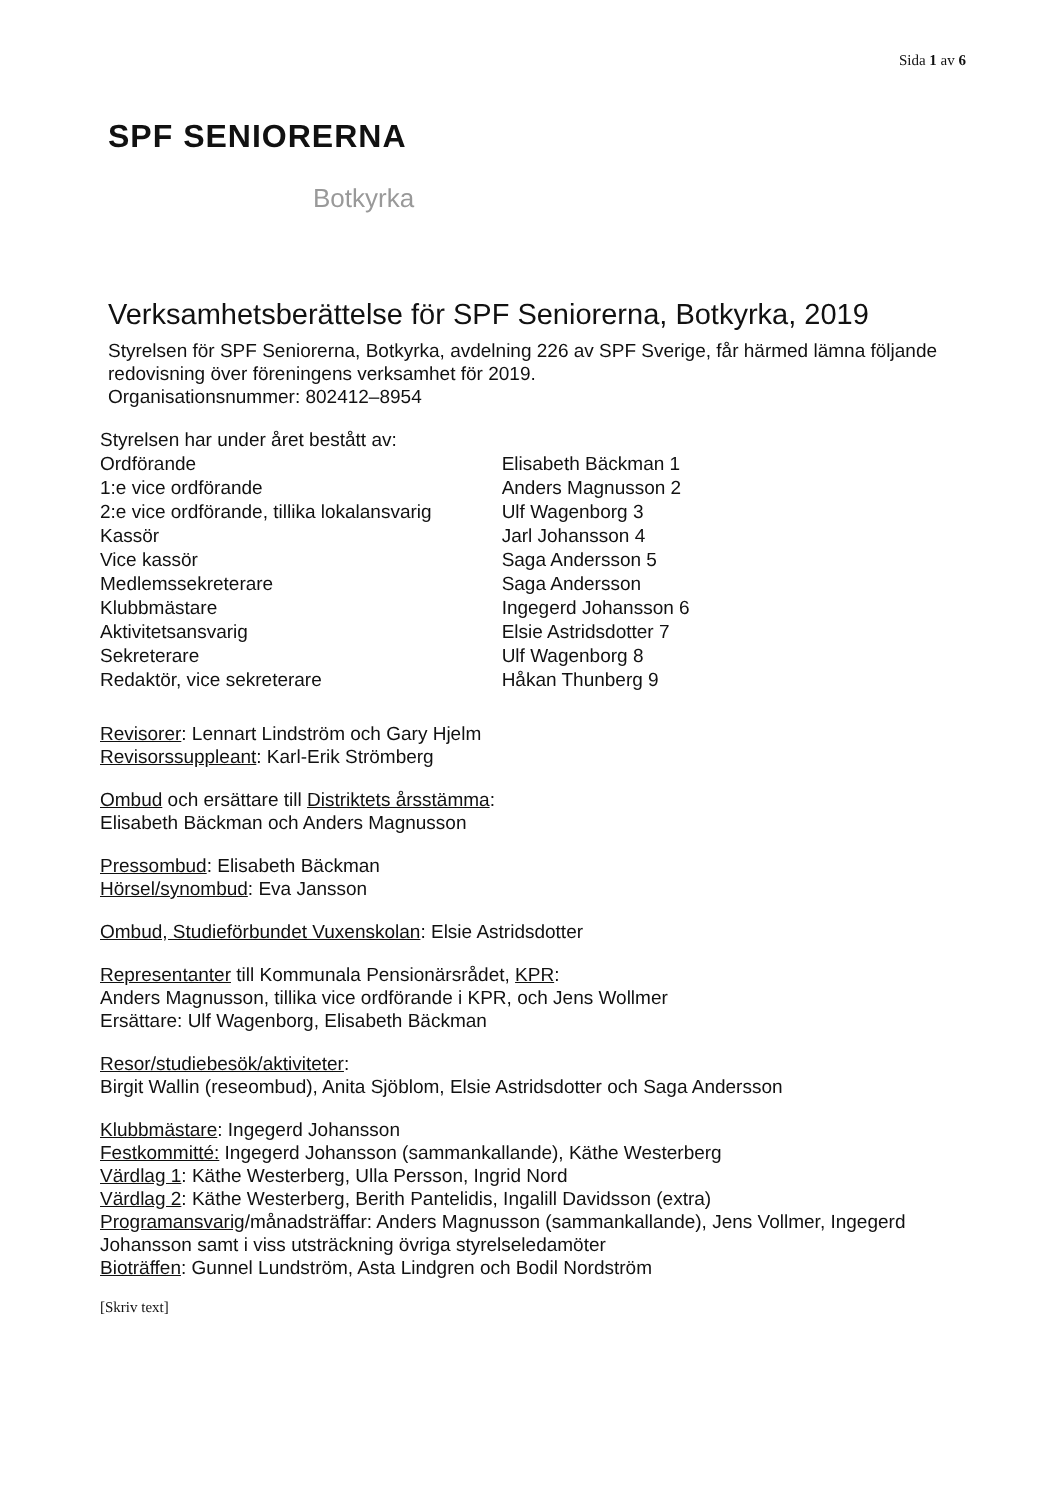Sida 1 av 6
SPF SENIORERNA
Botkyrka
Verksamhetsberättelse för SPF Seniorerna, Botkyrka, 2019
Styrelsen för SPF Seniorerna, Botkyrka, avdelning 226 av SPF Sverige, får härmed lämna följande redovisning över föreningens verksamhet för 2019.
Organisationsnummer: 802412–8954
| Styrelsen har under året bestått av: | |
| Ordförande | Elisabeth Bäckman 1 |
| 1:e vice ordförande | Anders Magnusson 2 |
| 2:e vice ordförande, tillika lokalansvarig | Ulf Wagenborg 3 |
| Kassör | Jarl Johansson 4 |
| Vice kassör | Saga Andersson 5 |
| Medlemssekreterare | Saga Andersson |
| Klubbmästare | Ingegerd Johansson 6 |
| Aktivitetsansvarig | Elsie Astridsdotter 7 |
| Sekreterare | Ulf Wagenborg 8 |
| Redaktör, vice sekreterare | Håkan Thunberg 9 |
Revisorer: Lennart Lindström och Gary Hjelm
Revisorssuppleant: Karl-Erik Strömberg
Ombud och ersättare till Distriktets årsstämma:
Elisabeth Bäckman och Anders Magnusson
Pressombud: Elisabeth Bäckman
Hörsel/synombud: Eva Jansson
Ombud, Studieförbundet Vuxenskolan: Elsie Astridsdotter
Representanter till Kommunala Pensionärsrådet, KPR:
Anders Magnusson, tillika vice ordförande i KPR, och Jens Wollmer
Ersättare: Ulf Wagenborg, Elisabeth Bäckman
Resor/studiebesök/aktiviteter:
Birgit Wallin (reseombud), Anita Sjöblom, Elsie Astridsdotter och Saga Andersson
Klubbmästare: Ingegerd Johansson
Festkommitté: Ingegerd Johansson (sammankallande), Käthe Westerberg
Värdlag 1: Käthe Westerberg, Ulla Persson, Ingrid Nord
Värdlag 2: Käthe Westerberg, Berith Pantelidis, Ingalill Davidsson (extra)
Programansvarig/månadsträffar: Anders Magnusson (sammankallande), Jens Vollmer, Ingegerd Johansson samt i viss utsträckning övriga styrelseledamöter
Bioträffen: Gunnel Lundström, Asta Lindgren och Bodil Nordström
[Skriv text]